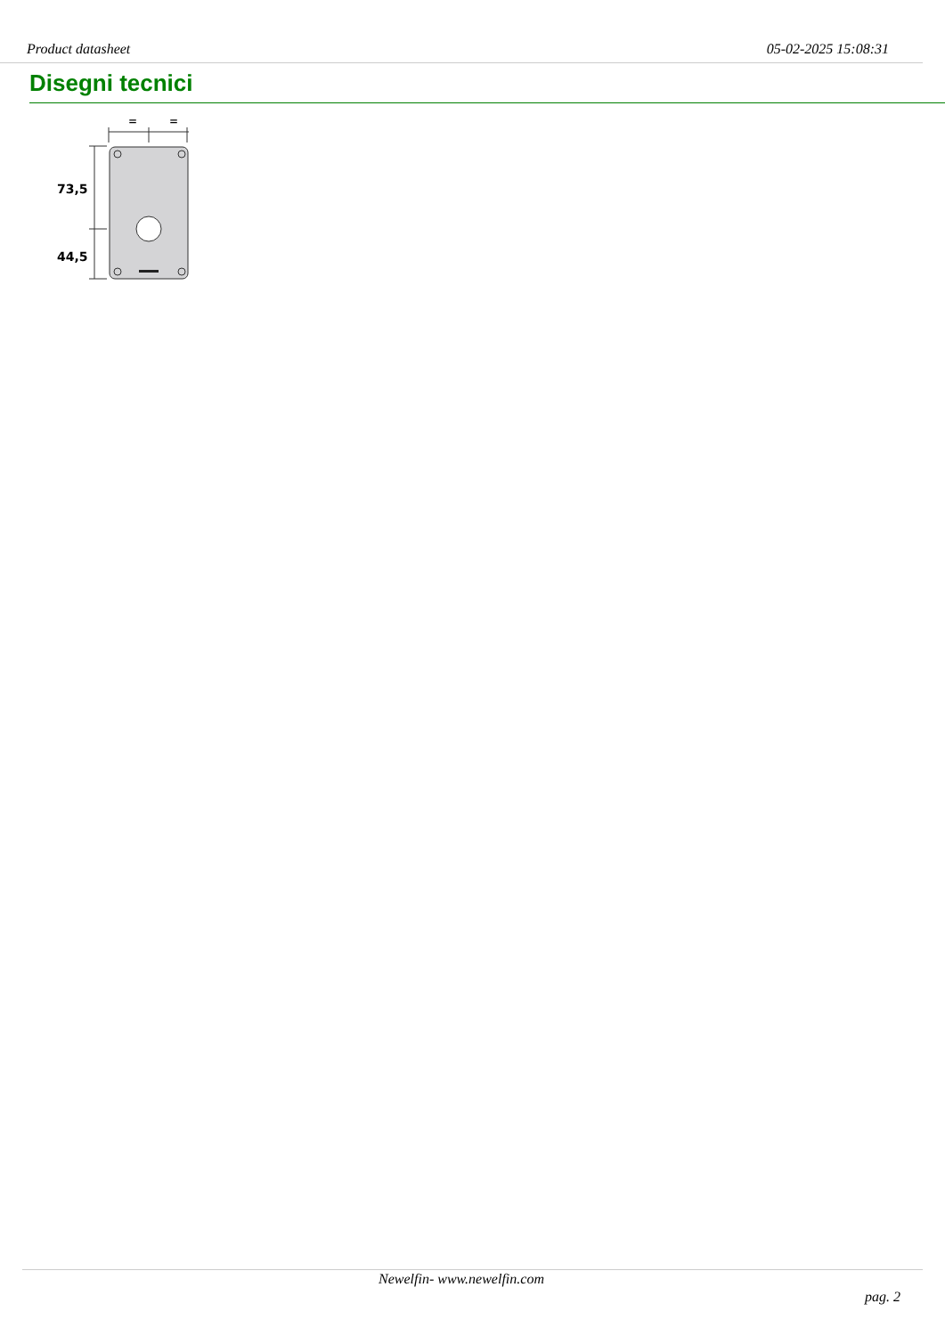Product datasheet 05-02-2025 15:08:31
Disegni tecnici
=
=
73,5
44,5
Newelfin- www.newelfin.com
pag. 2